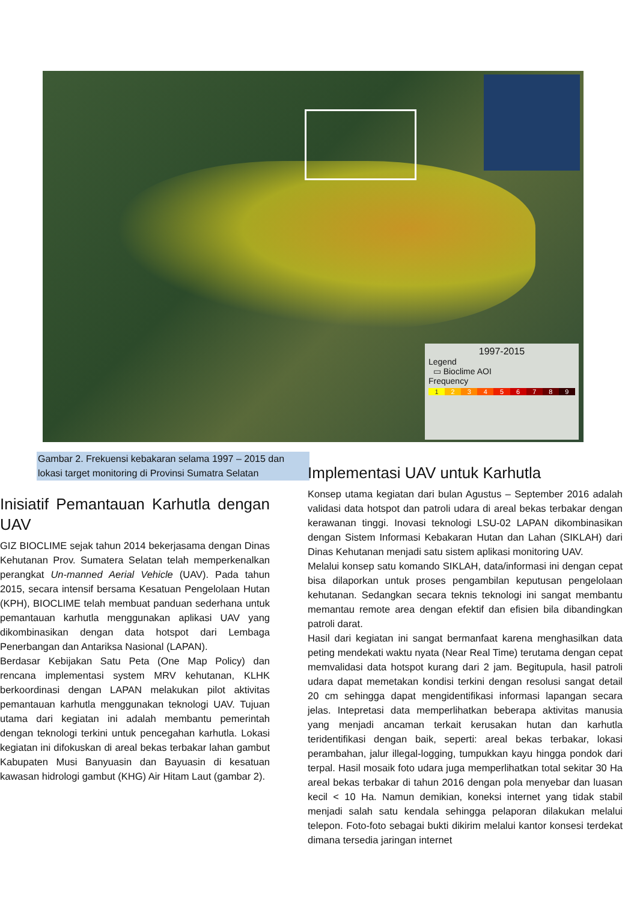1997-2015
Legend
▭ Bioclime AOI
Frequency
123456789
Gambar 2. Frekuensi kebakaran selama 1997 – 2015 dan lokasi target monitoring di Provinsi Sumatra Selatan
Inisiatif Pemantauan Karhutla dengan UAV
GIZ BIOCLIME sejak tahun 2014 bekerjasama dengan Dinas Kehutanan Prov. Sumatera Selatan telah memperkenalkan perangkat Un-manned Aerial Vehicle (UAV). Pada tahun 2015, secara intensif bersama Kesatuan Pengelolaan Hutan (KPH), BIOCLIME telah membuat panduan sederhana untuk pemantauan karhutla menggunakan aplikasi UAV yang dikombinasikan dengan data hotspot dari Lembaga Penerbangan dan Antariksa Nasional (LAPAN).
Berdasar Kebijakan Satu Peta (One Map Policy) dan rencana implementasi system MRV kehutanan, KLHK berkoordinasi dengan LAPAN melakukan pilot aktivitas pemantauan karhutla menggunakan teknologi UAV. Tujuan utama dari kegiatan ini adalah membantu pemerintah dengan teknologi terkini untuk pencegahan karhutla. Lokasi kegiatan ini difokuskan di areal bekas terbakar lahan gambut Kabupaten Musi Banyuasin dan Bayuasin di kesatuan kawasan hidrologi gambut (KHG) Air Hitam Laut (gambar 2).
Implementasi UAV untuk Karhutla
Konsep utama kegiatan dari bulan Agustus – September 2016 adalah validasi data hotspot dan patroli udara di areal bekas terbakar dengan kerawanan tinggi. Inovasi teknologi LSU-02 LAPAN dikombinasikan dengan Sistem Informasi Kebakaran Hutan dan Lahan (SIKLAH) dari Dinas Kehutanan menjadi satu sistem aplikasi monitoring UAV.
Melalui konsep satu komando SIKLAH, data/informasi ini dengan cepat bisa dilaporkan untuk proses pengambilan keputusan pengelolaan kehutanan. Sedangkan secara teknis teknologi ini sangat membantu memantau remote area dengan efektif dan efisien bila dibandingkan patroli darat.
Hasil dari kegiatan ini sangat bermanfaat karena menghasilkan data peting mendekati waktu nyata (Near Real Time) terutama dengan cepat memvalidasi data hotspot kurang dari 2 jam. Begitupula, hasil patroli udara dapat memetakan kondisi terkini dengan resolusi sangat detail 20 cm sehingga dapat mengidentifikasi informasi lapangan secara jelas. Intepretasi data memperlihatkan beberapa aktivitas manusia yang menjadi ancaman terkait kerusakan hutan dan karhutla teridentifikasi dengan baik, seperti: areal bekas terbakar, lokasi perambahan, jalur illegal-logging, tumpukkan kayu hingga pondok dari terpal. Hasil mosaik foto udara juga memperlihatkan total sekitar 30 Ha areal bekas terbakar di tahun 2016 dengan pola menyebar dan luasan kecil < 10 Ha. Namun demikian, koneksi internet yang tidak stabil menjadi salah satu kendala sehingga pelaporan dilakukan melalui telepon. Foto-foto sebagai bukti dikirim melalui kantor konsesi terdekat dimana tersedia jaringan internet